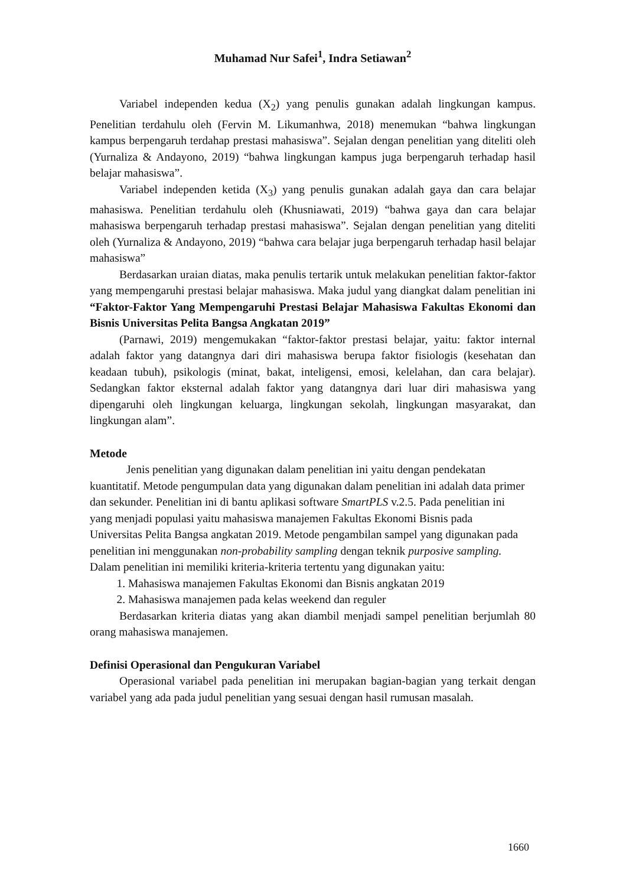Muhamad Nur Safei<sup>1</sup>, Indra Setiawan<sup>2</sup>
Variabel independen kedua (X<sub>2</sub>) yang penulis gunakan adalah lingkungan kampus. Penelitian terdahulu oleh (Fervin M. Likumanhwa, 2018) menemukan “bahwa lingkungan kampus berpengaruh terdahap prestasi mahasiswa”. Sejalan dengan penelitian yang diteliti oleh (Yurnaliza & Andayono, 2019) “bahwa lingkungan kampus juga berpengaruh terhadap hasil belajar mahasiswa”.
Variabel independen ketida (X<sub>3</sub>) yang penulis gunakan adalah gaya dan cara belajar mahasiswa. Penelitian terdahulu oleh (Khusniawati, 2019) “bahwa gaya dan cara belajar mahasiswa berpengaruh terhadap prestasi mahasiswa”. Sejalan dengan penelitian yang diteliti oleh (Yurnaliza & Andayono, 2019) “bahwa cara belajar juga berpengaruh terhadap hasil belajar mahasiswa”
Berdasarkan uraian diatas, maka penulis tertarik untuk melakukan penelitian faktor-faktor yang mempengaruhi prestasi belajar mahasiswa. Maka judul yang diangkat dalam penelitian ini “Faktor-Faktor Yang Mempengaruhi Prestasi Belajar Mahasiswa Fakultas Ekonomi dan Bisnis Universitas Pelita Bangsa Angkatan 2019”
(Parnawi, 2019) mengemukakan “faktor-faktor prestasi belajar, yaitu: faktor internal adalah faktor yang datangnya dari diri mahasiswa berupa faktor fisiologis (kesehatan dan keadaan tubuh), psikologis (minat, bakat, inteligensi, emosi, kelelahan, dan cara belajar). Sedangkan faktor eksternal adalah faktor yang datangnya dari luar diri mahasiswa yang dipengaruhi oleh lingkungan keluarga, lingkungan sekolah, lingkungan masyarakat, dan lingkungan alam”.
Metode
Jenis penelitian yang digunakan dalam penelitian ini yaitu dengan pendekatan kuantitatif. Metode pengumpulan data yang digunakan dalam penelitian ini adalah data primer dan sekunder. Penelitian ini di bantu aplikasi software SmartPLS v.2.5. Pada penelitian ini yang menjadi populasi yaitu mahasiswa manajemen Fakultas Ekonomi Bisnis pada Universitas Pelita Bangsa angkatan 2019. Metode pengambilan sampel yang digunakan pada penelitian ini menggunakan non-probability sampling dengan teknik purposive sampling. Dalam penelitian ini memiliki kriteria-kriteria tertentu yang digunakan yaitu:
1. Mahasiswa manajemen Fakultas Ekonomi dan Bisnis angkatan 2019
2. Mahasiswa manajemen pada kelas weekend dan reguler
Berdasarkan kriteria diatas yang akan diambil menjadi sampel penelitian berjumlah 80 orang mahasiswa manajemen.
Definisi Operasional dan Pengukuran Variabel
Operasional variabel pada penelitian ini merupakan bagian-bagian yang terkait dengan variabel yang ada pada judul penelitian yang sesuai dengan hasil rumusan masalah.
1660